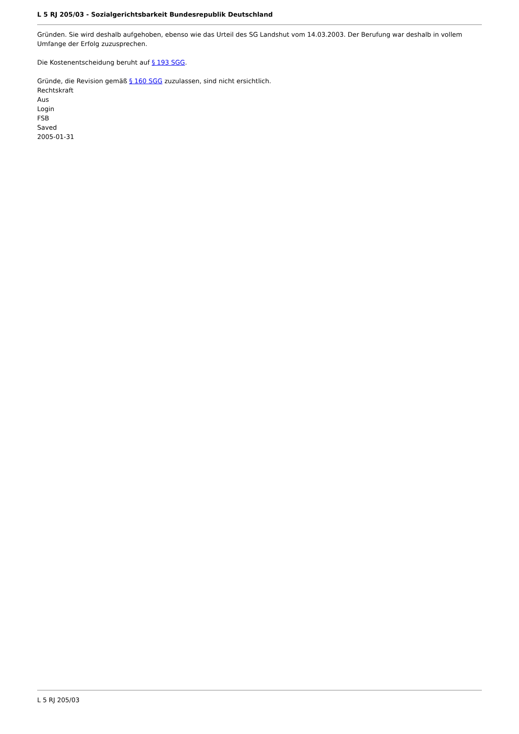L 5 RJ 205/03 - Sozialgerichtsbarkeit Bundesrepublik Deutschland
Gründen. Sie wird deshalb aufgehoben, ebenso wie das Urteil des SG Landshut vom 14.03.2003. Der Berufung war deshalb in vollem Umfange der Erfolg zuzusprechen.
Die Kostenentscheidung beruht auf § 193 SGG.
Gründe, die Revision gemäß § 160 SGG zuzulassen, sind nicht ersichtlich.
Rechtskraft
Aus
Login
FSB
Saved
2005-01-31
L 5 RJ 205/03